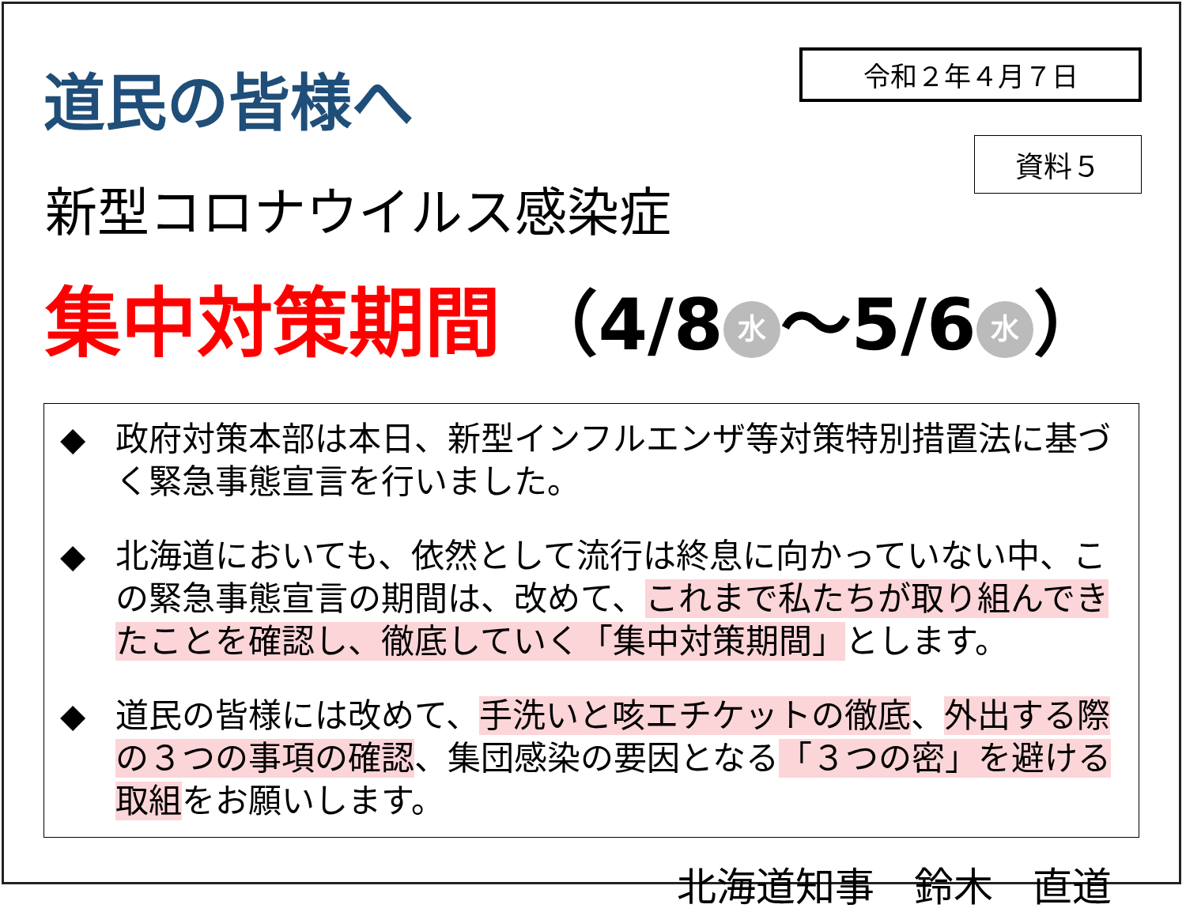道民の皆様へ
令和２年４月７日
資料５
新型コロナウイルス感染症
集中対策期間 （4/8 水 ～5/6 水 ）
◆ 政府対策本部は本日、新型インフルエンザ等対策特別措置法に基づく緊急事態宣言を行いました。
◆ 北海道においても、依然として流行は終息に向かっていない中、この緊急事態宣言の期間は、改めて、これまで私たちが取り組んできたことを確認し、徹底していく「集中対策期間」とします。
◆ 道民の皆様には改めて、手洗いと咳エチケットの徹底、外出する際の３つの事項の確認、集団感染の要因となる「３つの密」を避ける取組をお願いします。
北海道知事　鈴木　直道